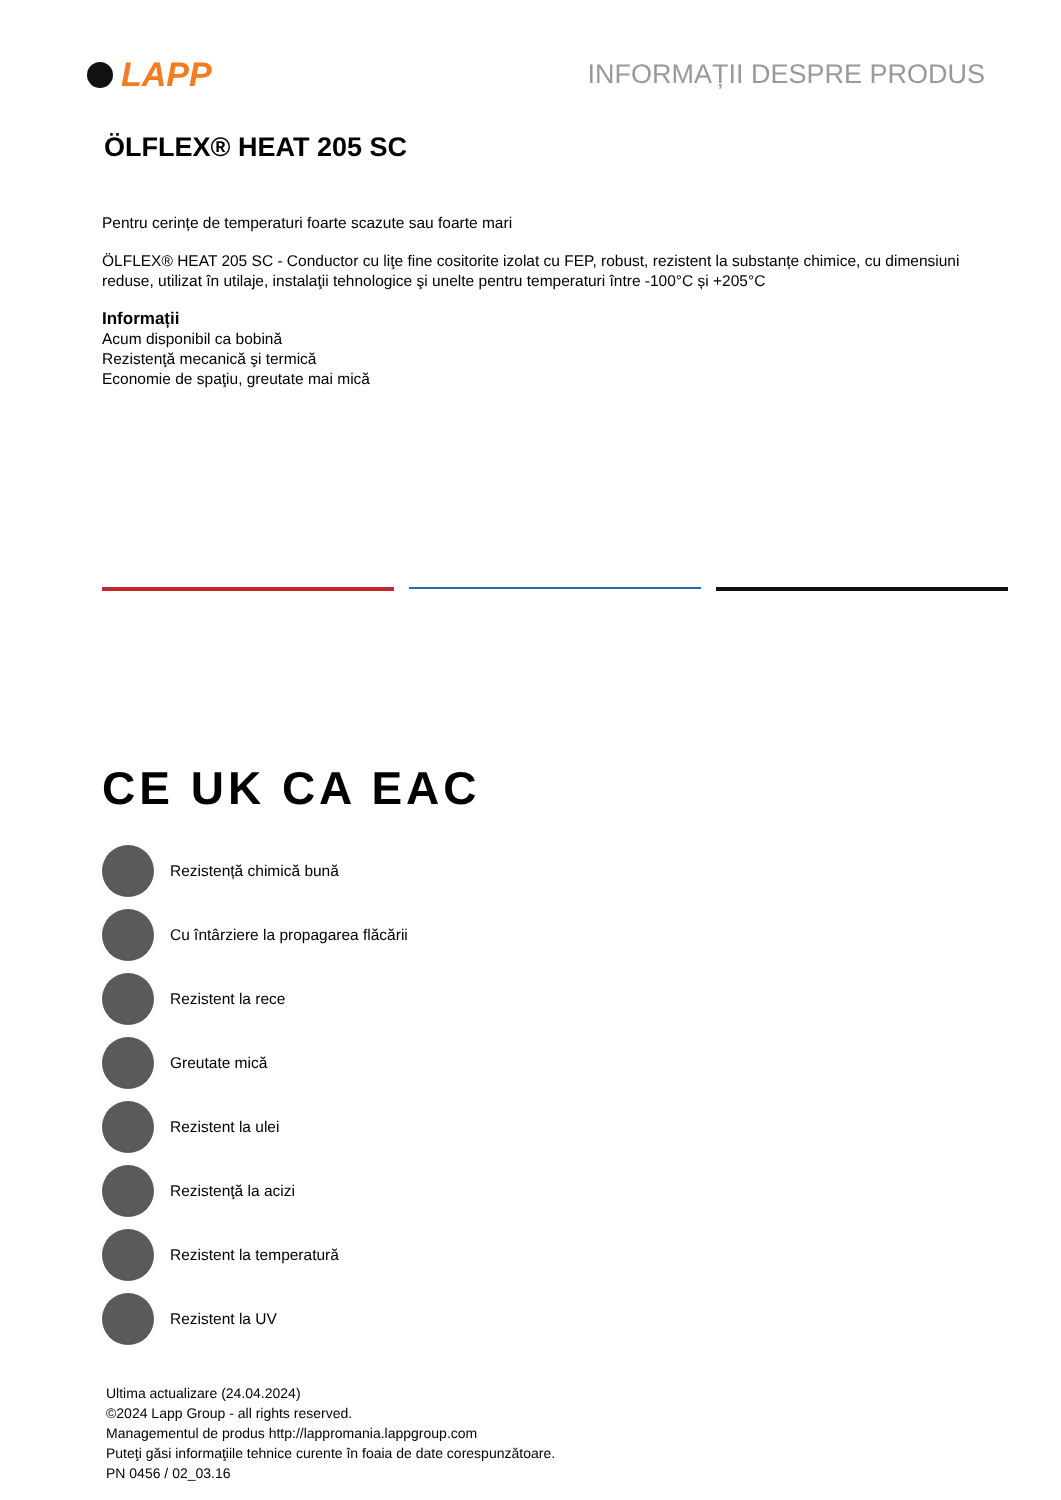LAPP
INFORMAȚII DESPRE PRODUS
ÖLFLEX® HEAT 205 SC
Pentru cerințe de temperaturi foarte scazute sau foarte mari
ÖLFLEX® HEAT 205 SC - Conductor cu liţe fine cositorite izolat cu FEP, robust, rezistent la substanțe chimice, cu dimensiuni reduse, utilizat în utilaje, instalaţii tehnologice şi unelte pentru temperaturi între -100°C și +205°C
Informații
Acum disponibil ca bobină
Rezistenţă mecanică şi termică
Economie de spaţiu, greutate mai mică
CE UK CA EAC
Rezistență chimică bună
Cu întârziere la propagarea flăcării
Rezistent la rece
Greutate mică
Rezistent la ulei
Rezistenţă la acizi
Rezistent la temperatură
Rezistent la UV
Ultima actualizare (24.04.2024)
©2024 Lapp Group - all rights reserved.
Managementul de produs http://lappromania.lappgroup.com
Puteţi găsi informaţiile tehnice curente în foaia de date corespunzătoare.
PN 0456 / 02_03.16